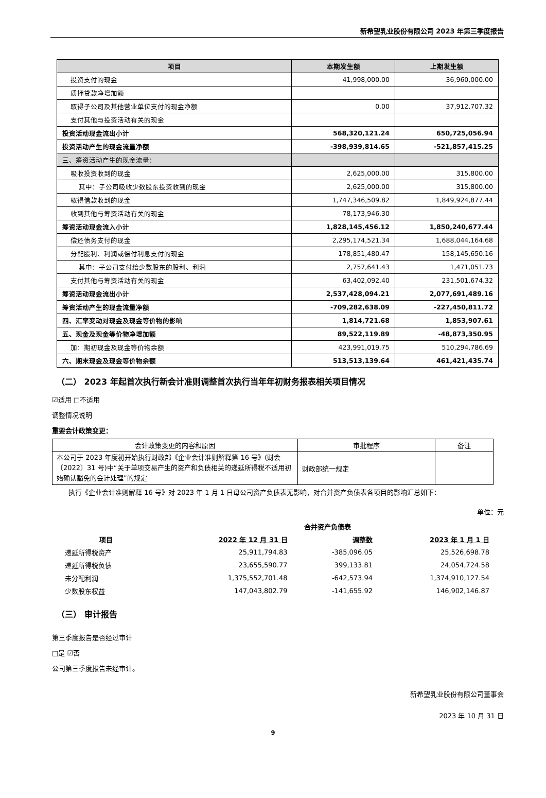新希望乳业股份有限公司 2023 年第三季度报告
| 项目 | 本期发生额 | 上期发生额 |
| --- | --- | --- |
| 投资支付的现金 | 41,998,000.00 | 36,960,000.00 |
| 质押贷款净增加额 | | |
| 取得子公司及其他营业单位支付的现金净额 | 0.00 | 37,912,707.32 |
| 支付其他与投资活动有关的现金 | | |
| 投资活动现金流出小计 | 568,320,121.24 | 650,725,056.94 |
| 投资活动产生的现金流量净额 | -398,939,814.65 | -521,857,415.25 |
| 三、筹资活动产生的现金流量： | | |
| 吸收投资收到的现金 | 2,625,000.00 | 315,800.00 |
| 其中：子公司吸收少数股东投资收到的现金 | 2,625,000.00 | 315,800.00 |
| 取得借款收到的现金 | 1,747,346,509.82 | 1,849,924,877.44 |
| 收到其他与筹资活动有关的现金 | 78,173,946.30 | |
| 筹资活动现金流入小计 | 1,828,145,456.12 | 1,850,240,677.44 |
| 偿还债务支付的现金 | 2,295,174,521.34 | 1,688,044,164.68 |
| 分配股利、利润或偿付利息支付的现金 | 178,851,480.47 | 158,145,650.16 |
| 其中：子公司支付给少数股东的股利、利润 | 2,757,641.43 | 1,471,051.73 |
| 支付其他与筹资活动有关的现金 | 63,402,092.40 | 231,501,674.32 |
| 筹资活动现金流出小计 | 2,537,428,094.21 | 2,077,691,489.16 |
| 筹资活动产生的现金流量净额 | -709,282,638.09 | -227,450,811.72 |
| 四、汇率变动对现金及现金等价物的影响 | 1,814,721.68 | 1,853,907.61 |
| 五、现金及现金等价物净增加额 | 89,522,119.89 | -48,873,350.95 |
| 加：期初现金及现金等价物余额 | 423,991,019.75 | 510,294,786.69 |
| 六、期末现金及现金等价物余额 | 513,513,139.64 | 461,421,435.74 |
（二） 2023 年起首次执行新会计准则调整首次执行当年年初财务报表相关项目情况
☑适用 □不适用
调整情况说明
重要会计政策变更：
| 会计政策变更的内容和原因 | 审批程序 | 备注 |
| --- | --- | --- |
| 本公司于 2023 年度初开始执行财政部《企业会计准则解释第 16 号》(财会〔2022〕31 号)中“关于单项交易产生的资产和负债相关的递延所得税不适用初始确认豁免的会计处理”的规定 | 财政部统一规定 | |
执行《企业会计准则解释 16 号》对 2023 年 1 月 1 日母公司资产负债表无影响，对合并资产负债表各项目的影响汇总如下：
单位：元
| | 合并资产负债表 | | |
| --- | --- | --- | --- |
| 项目 | 2022 年 12 月 31 日 | 调整数 | 2023 年 1 月 1 日 |
| 递延所得税资产 | 25,911,794.83 | -385,096.05 | 25,526,698.78 |
| 递延所得税负债 | 23,655,590.77 | 399,133.81 | 24,054,724.58 |
| 未分配利润 | 1,375,552,701.48 | -642,573.94 | 1,374,910,127.54 |
| 少数股东权益 | 147,043,802.79 | -141,655.92 | 146,902,146.87 |
（三） 审计报告
第三季度报告是否经过审计
□是 ☑否
公司第三季度报告未经审计。
新希望乳业股份有限公司董事会
2023 年 10 月 31 日
9